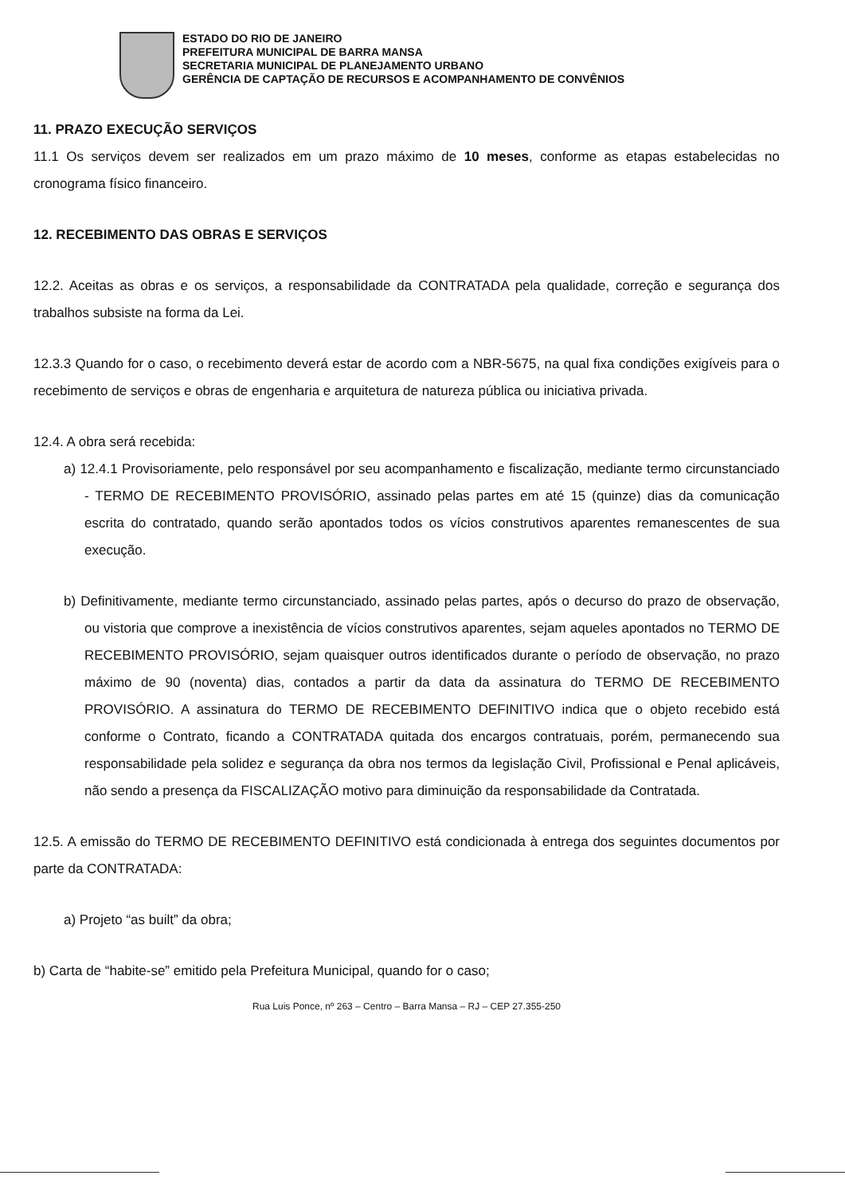ESTADO DO RIO DE JANEIRO
PREFEITURA MUNICIPAL DE BARRA MANSA
SECRETARIA MUNICIPAL DE PLANEJAMENTO URBANO
GERÊNCIA DE CAPTAÇÃO DE RECURSOS E ACOMPANHAMENTO DE CONVÊNIOS
11. PRAZO EXECUÇÃO SERVIÇOS
11.1 Os serviços devem ser realizados em um prazo máximo de 10 meses, conforme as etapas estabelecidas no cronograma físico financeiro.
12. RECEBIMENTO DAS OBRAS E SERVIÇOS
12.2. Aceitas as obras e os serviços, a responsabilidade da CONTRATADA pela qualidade, correção e segurança dos trabalhos subsiste na forma da Lei.
12.3.3 Quando for o caso, o recebimento deverá estar de acordo com a NBR-5675, na qual fixa condições exigíveis para o recebimento de serviços e obras de engenharia e arquitetura de natureza pública ou iniciativa privada.
12.4. A obra será recebida:
a) 12.4.1 Provisoriamente, pelo responsável por seu acompanhamento e fiscalização, mediante termo circunstanciado - TERMO DE RECEBIMENTO PROVISÓRIO, assinado pelas partes em até 15 (quinze) dias da comunicação escrita do contratado, quando serão apontados todos os vícios construtivos aparentes remanescentes de sua execução.
b) Definitivamente, mediante termo circunstanciado, assinado pelas partes, após o decurso do prazo de observação, ou vistoria que comprove a inexistência de vícios construtivos aparentes, sejam aqueles apontados no TERMO DE RECEBIMENTO PROVISÓRIO, sejam quaisquer outros identificados durante o período de observação, no prazo máximo de 90 (noventa) dias, contados a partir da data da assinatura do TERMO DE RECEBIMENTO PROVISÓRIO. A assinatura do TERMO DE RECEBIMENTO DEFINITIVO indica que o objeto recebido está conforme o Contrato, ficando a CONTRATADA quitada dos encargos contratuais, porém, permanecendo sua responsabilidade pela solidez e segurança da obra nos termos da legislação Civil, Profissional e Penal aplicáveis, não sendo a presença da FISCALIZAÇÃO motivo para diminuição da responsabilidade da Contratada.
12.5. A emissão do TERMO DE RECEBIMENTO DEFINITIVO está condicionada à entrega dos seguintes documentos por parte da CONTRATADA:
a) Projeto “as built” da obra;
b) Carta de “habite-se” emitido pela Prefeitura Municipal, quando for o caso;
Rua Luis Ponce, nº 263 – Centro – Barra Mansa – RJ – CEP 27.355-250